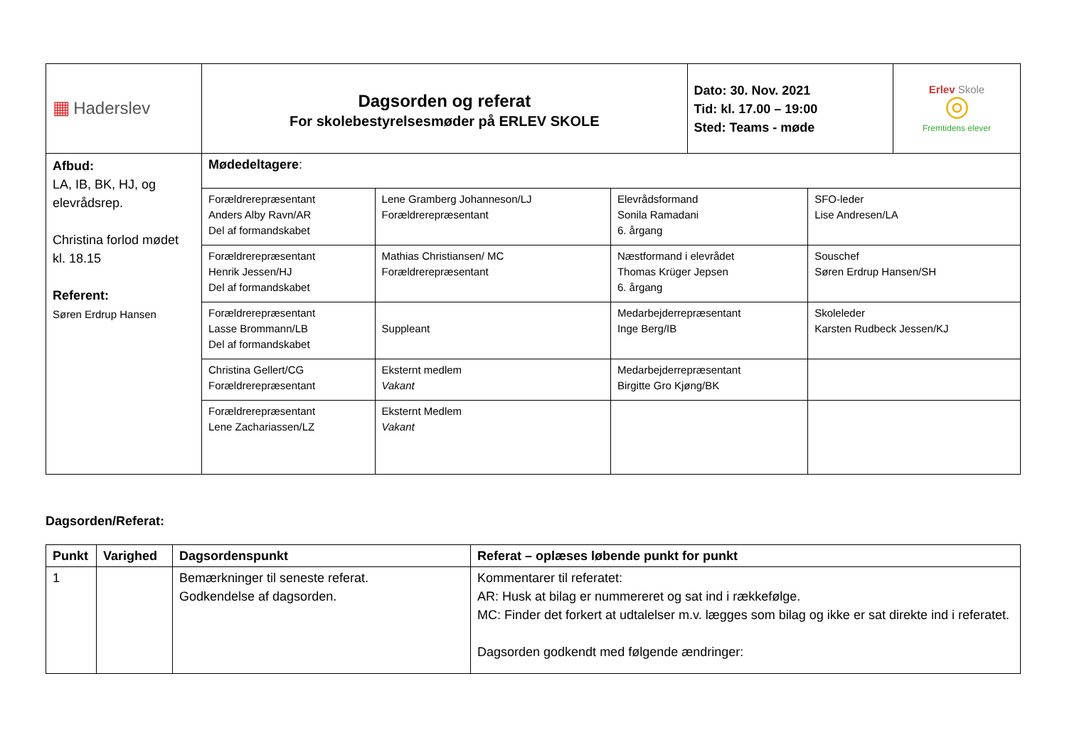| ▦ Haderslev | Dagsorden og referat For skolebestyrelsesmøder på ERLEV SKOLE | Dato: 30. Nov. 2021 Tid: kl. 17.00 – 19:00 Sted: Teams - møde | Erlev Skole ◎ Fremtidens elever |
| Afbud: LA, IB, BK, HJ, og elevrådsrep. Christina forlod mødet kl. 18.15 Referent: Søren Erdrup Hansen | Mødedeltagere : | | | |
| | Forældrerepræsentant Anders Alby Ravn/AR Del af formandskabet | Lene Gramberg Johanneson/LJ Forældrerepræsentant | Elevrådsformand Sonila Ramadani 6. årgang | SFO-leder Lise Andresen/LA |
| | Forældrerepræsentant Henrik Jessen/HJ Del af formandskabet | Mathias Christiansen/ MC Forældrerepræsentant | Næstformand i elevrådet Thomas Krüger Jepsen 6. årgang | Souschef Søren Erdrup Hansen/SH |
| | Forældrerepræsentant Lasse Brommann/LB Del af formandskabet | Suppleant | Medarbejderrepræsentant Inge Berg/IB | Skoleleder Karsten Rudbeck Jessen/KJ |
| | Christina Gellert/CG Forældrerepræsentant | Eksternt medlem Vakant | Medarbejderrepræsentant Birgitte Gro Kjøng/BK | |
| | Forældrerepræsentant Lene Zachariassen/LZ | Eksternt Medlem Vakant | | |
Dagsorden/Referat:
| Punkt | Varighed | Dagsordenspunkt | Referat – oplæses løbende punkt for punkt |
| --- | --- | --- | --- |
| 1 | | Bemærkninger til seneste referat. Godkendelse af dagsorden. | Kommentarer til referatet: AR: Husk at bilag er nummereret og sat ind i rækkefølge. MC: Finder det forkert at udtalelser m.v. lægges som bilag og ikke er sat direkte ind i referatet. Dagsorden godkendt med følgende ændringer: |